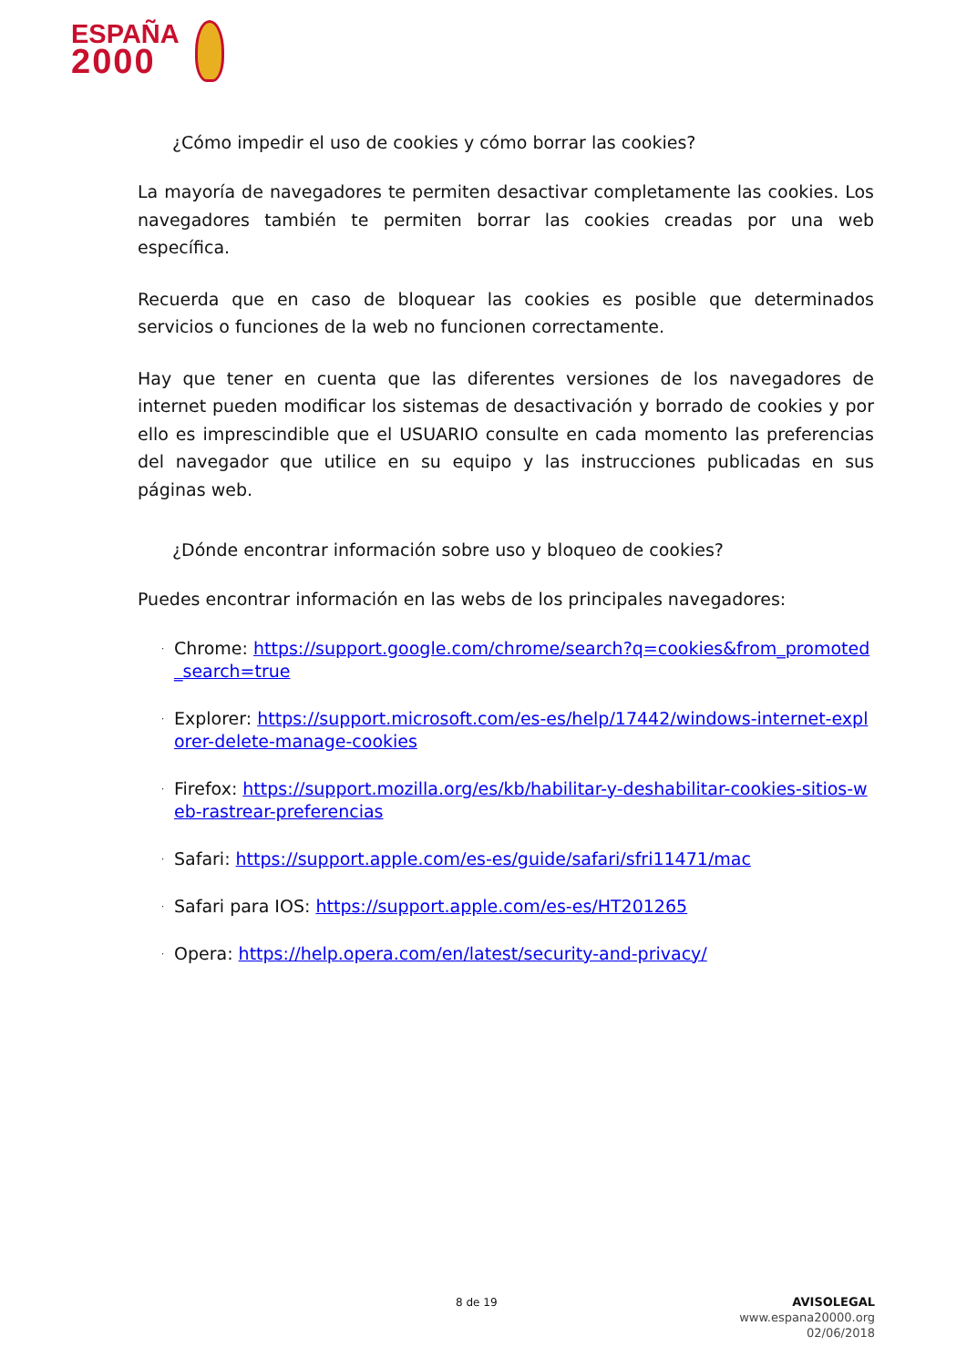ESPAÑA
2000
¿Cómo impedir el uso de cookies y cómo borrar las cookies?
La mayoría de navegadores te permiten desactivar completamente las cookies. Los navegadores también te permiten borrar las cookies creadas por una web específica.
Recuerda que en caso de bloquear las cookies es posible que determinados servicios o funciones de la web no funcionen correctamente.
Hay que tener en cuenta que las diferentes versiones de los navegadores de internet pueden modificar los sistemas de desactivación y borrado de cookies y por ello es imprescindible que el USUARIO consulte en cada momento las preferencias del navegador que utilice en su equipo y las instrucciones publicadas en sus páginas web.
¿Dónde encontrar información sobre uso y bloqueo de cookies?
Puedes encontrar información en las webs de los principales navegadores:
· Chrome: https://support.google.com/chrome/search?q=cookies&from_promoted_search=true
· Explorer: https://support.microsoft.com/es-es/help/17442/windows-internet-explorer-delete-manage-cookies
· Firefox: https://support.mozilla.org/es/kb/habilitar-y-deshabilitar-cookies-sitios-web-rastrear-preferencias
· Safari: https://support.apple.com/es-es/guide/safari/sfri11471/mac
· Safari para IOS: https://support.apple.com/es-es/HT201265
· Opera: https://help.opera.com/en/latest/security-and-privacy/
8 de 19
AVISOLEGAL
www.espana20000.org
02/06/2018